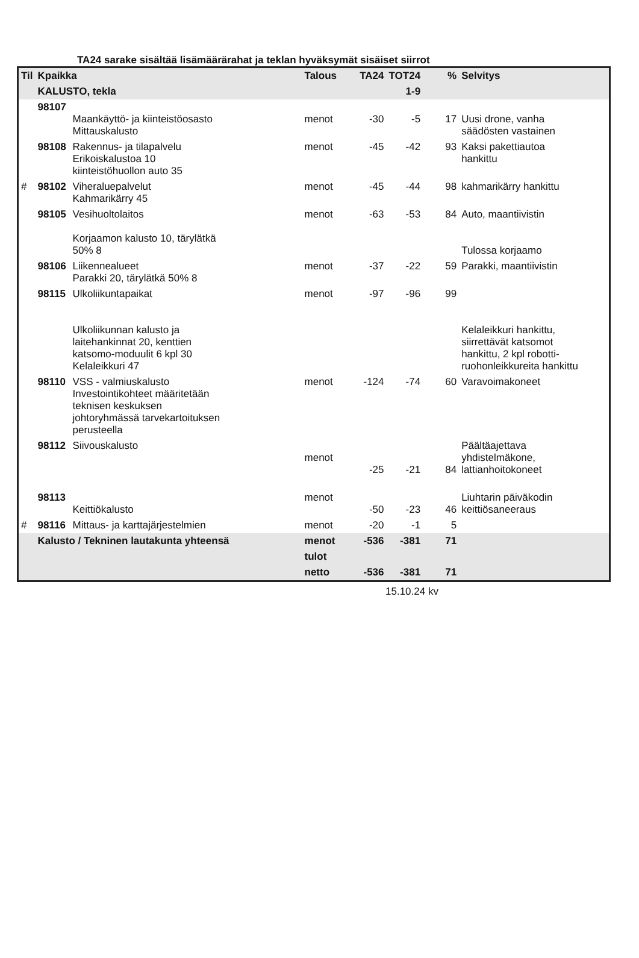TA24 sarake sisältää lisämäärärahat ja teklan hyväksymät sisäiset siirrot
| Til | Kpaikka | | Talous | TA24 | TOT24 | % | Selvitys |
| --- | --- | --- | --- | --- | --- | --- | --- |
| | KALUSTO, tekla | | | | 1-9 | | |
| | 98107 | Maankäyttö- ja kiinteistöosasto Mittauskalusto | menot | -30 | -5 | 17 | Uusi drone, vanha säädösten vastainen |
| | 98108 | Rakennus- ja tilapalvelu Erikoiskalustoa 10 kiinteistöhuollon auto 35 | menot | -45 | -42 | 93 | Kaksi pakettiautoa hankittu |
| # | 98102 | Viheraluepalvelut Kahmarikärry 45 | menot | -45 | -44 | 98 | kahmarikärry hankittu |
| | 98105 | Vesihuoltolaitos Korjaamon kalusto 10, tärylätkä 50% 8 | menot | -63 | -53 | 84 | Auto, maantiivistin Tulossa korjaamo |
| | 98106 | Liikennealueet Parakki 20, tärylätkä 50% 8 | menot | -37 | -22 | 59 | Parakki, maantiivistin |
| | 98115 | Ulkoliikuntapaikat Ulkoliikunnan kalusto ja laitehankinnat 20, kenttien katsomo-moduulit 6 kpl 30 Kelaleikkuri 47 | menot | -97 | -96 | 99 | Kelaleikkuri hankittu, siirrettävät katsomot hankittu, 2 kpl robotti- ruohonleikkureita hankittu |
| | 98110 | VSS - valmiuskalusto Investointikohteet määritetään teknisen keskuksen johtoryhmässä tarvekartoituksen perusteella | menot | -124 | -74 | 60 | Varavoimakoneet |
| | 98112 | Siivouskalusto | menot | -25 | -21 | 84 | Päältäajettava yhdistelmäkone, lattianhoitokoneet |
| | 98113 | Keittiökalusto | menot | -50 | -23 | 46 | Liuhtarin päiväkodin keittiösaneeraus |
| # | 98116 | Mittaus- ja karttajärjestelmien | menot | -20 | -1 | 5 | |
| | Kalusto / Tekninen lautakunta yhteensä | | menot | -536 | -381 | 71 | |
| | | | tulot | | | | |
| | | | netto | -536 | -381 | 71 | |
15.10.24 kv